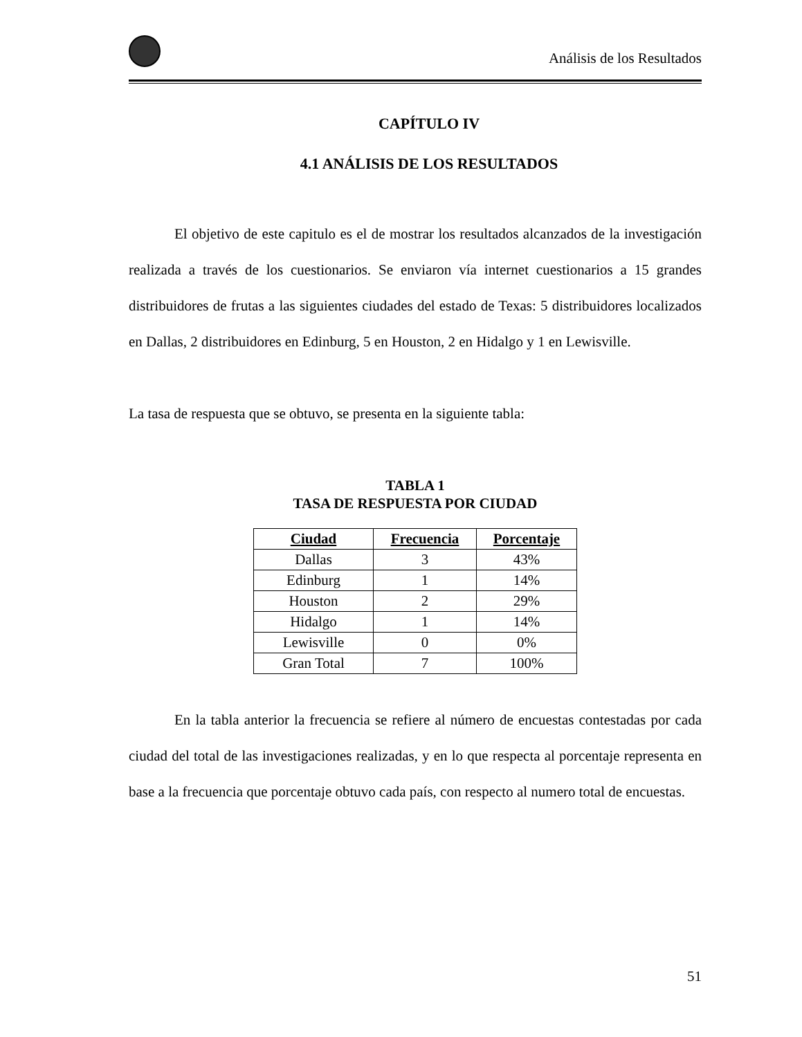Análisis de los Resultados
CAPÍTULO IV
4.1 ANÁLISIS DE LOS RESULTADOS
El objetivo de este capitulo es el de mostrar los resultados alcanzados de la investigación realizada a través de los cuestionarios. Se enviaron vía internet cuestionarios a 15 grandes distribuidores de frutas a las siguientes ciudades del estado de Texas: 5 distribuidores localizados en Dallas, 2 distribuidores en Edinburg, 5 en Houston, 2 en Hidalgo y 1 en Lewisville.
La tasa de respuesta que se obtuvo, se presenta en la siguiente tabla:
TABLA 1
TASA DE RESPUESTA POR CIUDAD
| Ciudad | Frecuencia | Porcentaje |
| --- | --- | --- |
| Dallas | 3 | 43% |
| Edinburg | 1 | 14% |
| Houston | 2 | 29% |
| Hidalgo | 1 | 14% |
| Lewisville | 0 | 0% |
| Gran Total | 7 | 100% |
En la tabla anterior la frecuencia se refiere al número de encuestas contestadas por cada ciudad del total de las investigaciones realizadas, y en lo que respecta al porcentaje representa en base a la frecuencia que porcentaje obtuvo cada país, con respecto al numero total de encuestas.
51